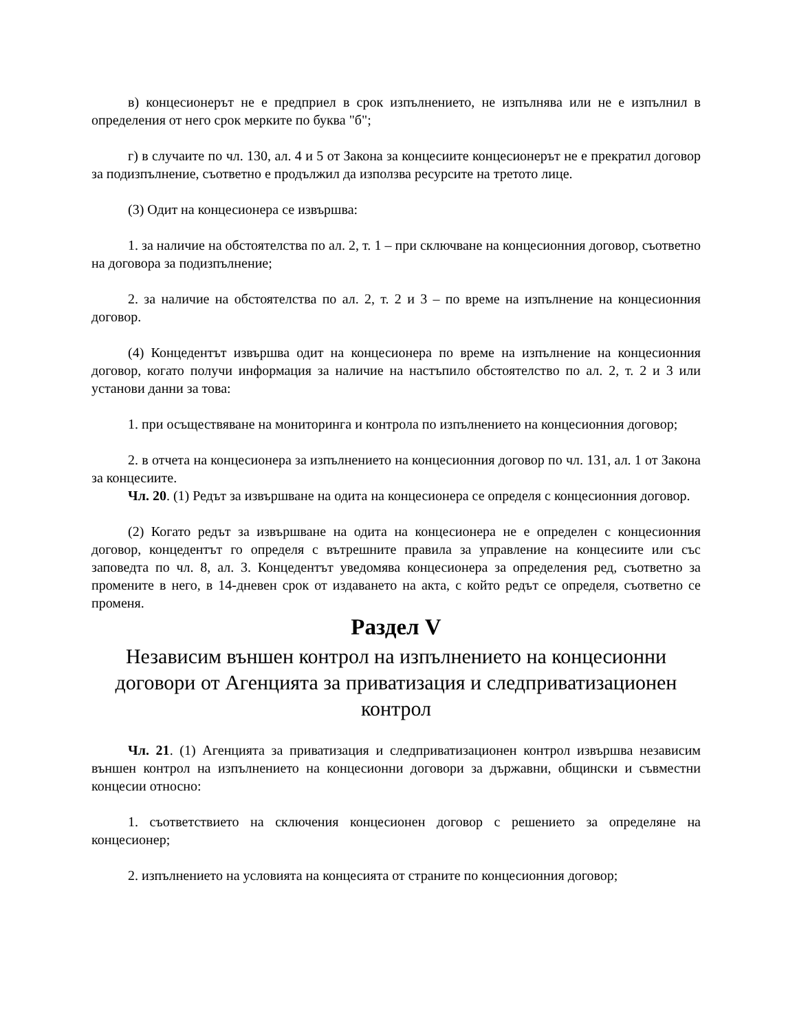в) концесионерът не е предприел в срок изпълнението, не изпълнява или не е изпълнил в определения от него срок мерките по буква "б";
г) в случаите по чл. 130, ал. 4 и 5 от Закона за концесиите концесионерът не е прекратил договор за подизпълнение, съответно е продължил да използва ресурсите на третото лице.
(3) Одит на концесионера се извършва:
1. за наличие на обстоятелства по ал. 2, т. 1 – при сключване на концесионния договор, съответно на договора за подизпълнение;
2. за наличие на обстоятелства по ал. 2, т. 2 и 3 – по време на изпълнение на концесионния договор.
(4) Концедентът извършва одит на концесионера по време на изпълнение на концесионния договор, когато получи информация за наличие на настъпило обстоятелство по ал. 2, т. 2 и 3 или установи данни за това:
1. при осъществяване на мониторинга и контрола по изпълнението на концесионния договор;
2. в отчета на концесионера за изпълнението на концесионния договор по чл. 131, ал. 1 от Закона за концесиите.
Чл. 20. (1) Редът за извършване на одита на концесионера се определя с концесионния договор.
(2) Когато редът за извършване на одита на концесионера не е определен с концесионния договор, концедентът го определя с вътрешните правила за управление на концесиите или със заповедта по чл. 8, ал. 3. Концедентът уведомява концесионера за определения ред, съответно за промените в него, в 14-дневен срок от издаването на акта, с който редът се определя, съответно се променя.
Раздел V
Независим външен контрол на изпълнението на концесионни договори от Агенцията за приватизация и следприватизационен контрол
Чл. 21. (1) Агенцията за приватизация и следприватизационен контрол извършва независим външен контрол на изпълнението на концесионни договори за държавни, общински и съвместни концесии относно:
1. съответствието на сключения концесионен договор с решението за определяне на концесионер;
2. изпълнението на условията на концесията от страните по концесионния договор;